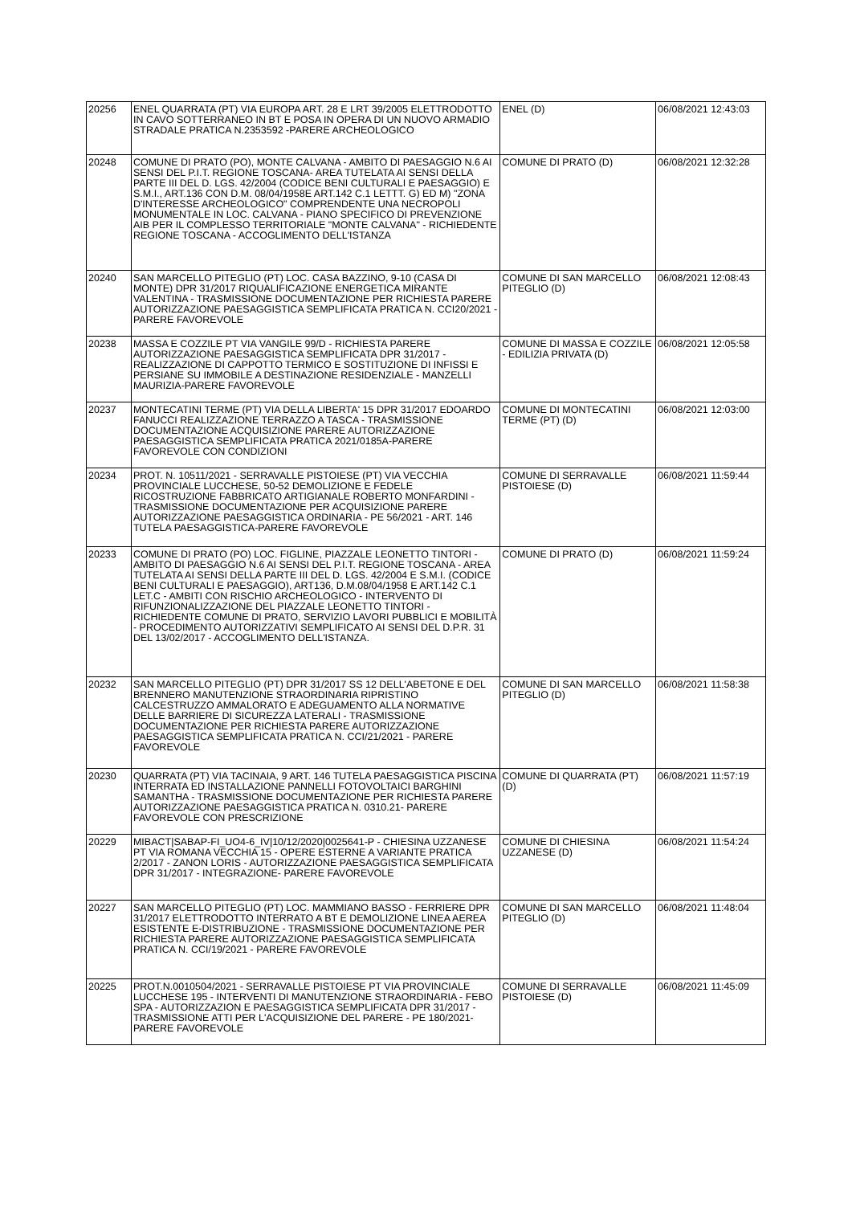| 20256 | ENEL QUARRATA (PT) VIA EUROPA ART. 28 E LRT 39/2005 ELETTRODOTTO IN CAVO SOTTERRANEO IN BT E POSA IN OPERA DI UN NUOVO ARMADIO STRADALE PRATICA N.2353592 -PARERE ARCHEOLOGICO | ENEL (D) | 06/08/2021 12:43:03 |
| 20248 | COMUNE DI PRATO (PO), MONTE CALVANA - AMBITO DI PAESAGGIO N.6 AI SENSI DEL P.I.T. REGIONE TOSCANA- AREA TUTELATA AI SENSI DELLA PARTE III DEL D. LGS. 42/2004 (CODICE BENI CULTURALI E PAESAGGIO) E S.M.I., ART.136 CON D.M. 08/04/1958E ART.142 C.1 LETTT. G) ED M) "ZONA D'INTERESSE ARCHEOLOGICO" COMPRENDENTE UNA NECROPOLI MONUMENTALE IN LOC. CALVANA - PIANO SPECIFICO DI PREVENZIONE AIB PER IL COMPLESSO TERRITORIALE "MONTE CALVANA" - RICHIEDENTE REGIONE TOSCANA - ACCOGLIMENTO DELL'ISTANZA | COMUNE DI PRATO (D) | 06/08/2021 12:32:28 |
| 20240 | SAN MARCELLO PITEGLIO (PT) LOC. CASA BAZZINO, 9-10 (CASA DI MONTE) DPR 31/2017 RIQUALIFICAZIONE ENERGETICA MIRANTE VALENTINA - TRASMISSIONE DOCUMENTAZIONE PER RICHIESTA PARERE AUTORIZZAZIONE PAESAGGISTICA SEMPLIFICATA PRATICA N. CCI20/2021 - PARERE FAVOREVOLE | COMUNE DI SAN MARCELLO PITEGLIO (D) | 06/08/2021 12:08:43 |
| 20238 | MASSA E COZZILE PT VIA VANGILE 99/D - RICHIESTA PARERE AUTORIZZAZIONE PAESAGGISTICA SEMPLIFICATA DPR 31/2017 - REALIZZAZIONE DI CAPPOTTO TERMICO E SOSTITUZIONE DI INFISSI E PERSIANE SU IMMOBILE A DESTINAZIONE RESIDENZIALE - MANZELLI MAURIZIA-PARERE FAVOREVOLE | COMUNE DI MASSA E COZZILE - EDILIZIA PRIVATA (D) | 06/08/2021 12:05:58 |
| 20237 | MONTECATINI TERME (PT) VIA DELLA LIBERTA' 15 DPR 31/2017 EDOARDO FANUCCI REALIZZAZIONE TERRAZZO A TASCA - TRASMISSIONE DOCUMENTAZIONE ACQUISIZIONE PARERE AUTORIZZAZIONE PAESAGGISTICA SEMPLIFICATA PRATICA 2021/0185A-PARERE FAVOREVOLE CON CONDIZIONI | COMUNE DI MONTECATINI TERME (PT) (D) | 06/08/2021 12:03:00 |
| 20234 | PROT. N. 10511/2021 - SERRAVALLE PISTOIESE (PT) VIA VECCHIA PROVINCIALE LUCCHESE, 50-52 DEMOLIZIONE E FEDELE RICOSTRUZIONE FABBRICATO ARTIGIANALE ROBERTO MONFARDINI - TRASMISSIONE DOCUMENTAZIONE PER ACQUISIZIONE PARERE AUTORIZZAZIONE PAESAGGISTICA ORDINARIA - PE 56/2021 - ART. 146 TUTELA PAESAGGISTICA-PARERE FAVOREVOLE | COMUNE DI SERRAVALLE PISTOIESE (D) | 06/08/2021 11:59:44 |
| 20233 | COMUNE DI PRATO (PO) LOC. FIGLINE, PIAZZALE LEONETTO TINTORI - AMBITO DI PAESAGGIO N.6 AI SENSI DEL P.I.T. REGIONE TOSCANA - AREA TUTELATA AI SENSI DELLA PARTE III DEL D. LGS. 42/2004 E S.M.I. (CODICE BENI CULTURALI E PAESAGGIO), ART136, D.M.08/04/1958 E ART.142 C.1 LET.C - AMBITI CON RISCHIO ARCHEOLOGICO - INTERVENTO DI RIFUNZIONALIZZAZIONE DEL PIAZZALE LEONETTO TINTORI - RICHIEDENTE COMUNE DI PRATO, SERVIZIO LAVORI PUBBLICI E MOBILITÀ - PROCEDIMENTO AUTORIZZATIVI SEMPLIFICATO AI SENSI DEL D.P.R. 31 DEL 13/02/2017 - ACCOGLIMENTO DELL'ISTANZA. | COMUNE DI PRATO (D) | 06/08/2021 11:59:24 |
| 20232 | SAN MARCELLO PITEGLIO (PT) DPR 31/2017 SS 12 DELL'ABETONE E DEL BRENNERO MANUTENZIONE STRAORDINARIA RIPRISTINO CALCESTRUZZO AMMALORATO E ADEGUAMENTO ALLA NORMATIVE DELLE BARRIERE DI SICUREZZA LATERALI - TRASMISSIONE DOCUMENTAZIONE PER RICHIESTA PARERE AUTORIZZAZIONE PAESAGGISTICA SEMPLIFICATA PRATICA N. CCI/21/2021 - PARERE FAVOREVOLE | COMUNE DI SAN MARCELLO PITEGLIO (D) | 06/08/2021 11:58:38 |
| 20230 | QUARRATA (PT) VIA TACINAIA, 9 ART. 146 TUTELA PAESAGGISTICA PISCINA INTERRATA ED INSTALLAZIONE PANNELLI FOTOVOLTAICI BARGHINI SAMANTHA - TRASMISSIONE DOCUMENTAZIONE PER RICHIESTA PARERE AUTORIZZAZIONE PAESAGGISTICA PRATICA N. 0310.21- PARERE FAVOREVOLE CON PRESCRIZIONE | COMUNE DI QUARRATA (PT) (D) | 06/08/2021 11:57:19 |
| 20229 | MIBACT/SABAP-FI_UO4-6_IV/10/12/2020/0025641-P - CHIESINA UZZANESE PT VIA ROMANA VECCHIA 15 - OPERE ESTERNE A VARIANTE PRATICA 2/2017 - ZANON LORIS - AUTORIZZAZIONE PAESAGGISTICA SEMPLIFICATA DPR 31/2017 - INTEGRAZIONE- PARERE FAVOREVOLE | COMUNE DI CHIESINA UZZANESE (D) | 06/08/2021 11:54:24 |
| 20227 | SAN MARCELLO PITEGLIO (PT) LOC. MAMMIANO BASSO - FERRIERE DPR 31/2017 ELETTRODOTTO INTERRATO A BT E DEMOLIZIONE LINEA AEREA ESISTENTE E-DISTRIBUZIONE - TRASMISSIONE DOCUMENTAZIONE PER RICHIESTA PARERE AUTORIZZAZIONE PAESAGGISTICA SEMPLIFICATA PRATICA N. CCI/19/2021 - PARERE FAVOREVOLE | COMUNE DI SAN MARCELLO PITEGLIO (D) | 06/08/2021 11:48:04 |
| 20225 | PROT.N.0010504/2021 - SERRAVALLE PISTOIESE PT VIA PROVINCIALE LUCCHESE 195 - INTERVENTI DI MANUTENZIONE STRAORDINARIA - FEBO SPA - AUTORIZZAZION E PAESAGGISTICA SEMPLIFICATA DPR 31/2017 - TRASMISSIONE ATTI PER L'ACQUISIZIONE DEL PARERE - PE 180/2021-PARERE FAVOREVOLE | COMUNE DI SERRAVALLE PISTOIESE (D) | 06/08/2021 11:45:09 |